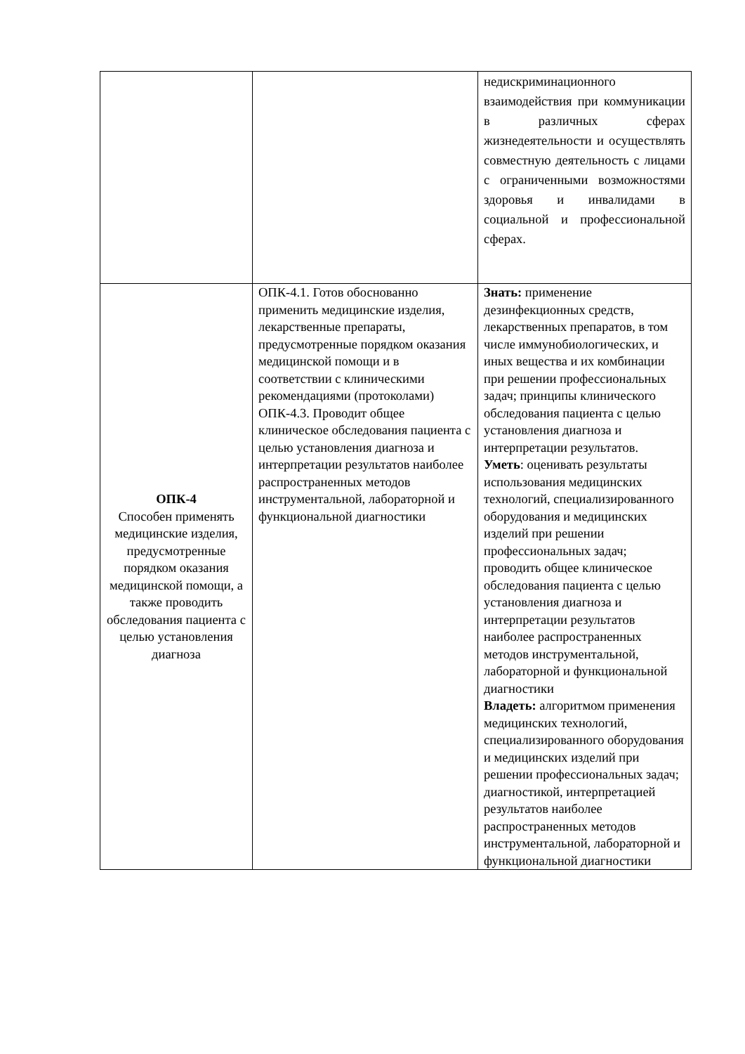| | | недискриминационного взаимодействия при коммуникации в различных сферах жизнедеятельности и осуществлять совместную деятельность с лицами с ограниченными возможностями здоровья и инвалидами в социальной и профессиональной сферах. |
| ОПК-4 Способен применять медицинские изделия, предусмотренные порядком оказания медицинской помощи, а также проводить обследования пациента с целью установления диагноза | ОПК-4.1. Готов обоснованно применить медицинские изделия, лекарственные препараты, предусмотренные порядком оказания медицинской помощи и в соответствии с клиническими рекомендациями (протоколами) ОПК-4.3. Проводит общее клиническое обследования пациента с целью установления диагноза и интерпретации результатов наиболее распространенных методов инструментальной, лабораторной и функциональной диагностики | Знать: применение дезинфекционных средств, лекарственных препаратов, в том числе иммунобиологических, и иных вещества и их комбинации при решении профессиональных задач; принципы клинического обследования пациента с целью установления диагноза и интерпретации результатов. Уметь : оценивать результаты использования медицинских технологий, специализированного оборудования и медицинских изделий при решении профессиональных задач; проводить общее клиническое обследования пациента с целью установления диагноза и интерпретации результатов наиболее распространенных методов инструментальной, лабораторной и функциональной диагностики Владеть: алгоритмом применения медицинских технологий, специализированного оборудования и медицинских изделий при решении профессиональных задач; диагностикой, интерпретацией результатов наиболее распространенных методов инструментальной, лабораторной и функциональной диагностики |